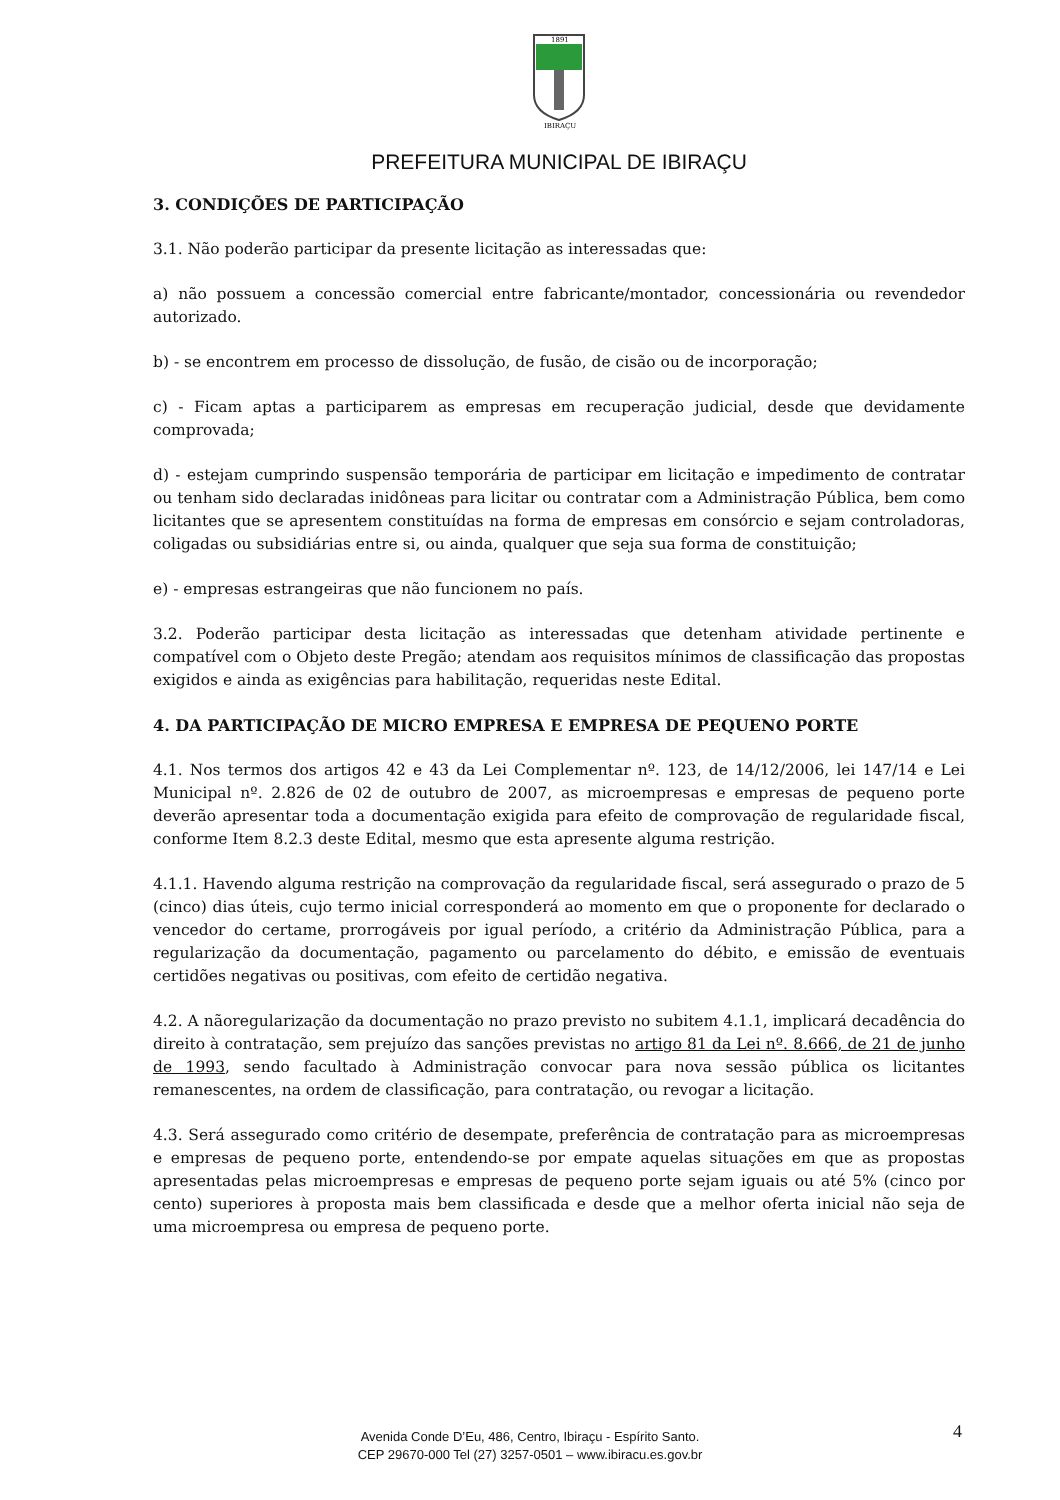1891
IBIRAÇU
PREFEITURA MUNICIPAL DE IBIRAÇU
3. CONDIÇÕES DE PARTICIPAÇÃO
3.1. Não poderão participar da presente licitação as interessadas que:
a) não possuem a concessão comercial entre fabricante/montador, concessionária ou revendedor autorizado.
b) - se encontrem em processo de dissolução, de fusão, de cisão ou de incorporação;
c) - Ficam aptas a participarem as empresas em recuperação judicial, desde que devidamente comprovada;
d) - estejam cumprindo suspensão temporária de participar em licitação e impedimento de contratar ou tenham sido declaradas inidôneas para licitar ou contratar com a Administração Pública, bem como licitantes que se apresentem constituídas na forma de empresas em consórcio e sejam controladoras, coligadas ou subsidiárias entre si, ou ainda, qualquer que seja sua forma de constituição;
e) - empresas estrangeiras que não funcionem no país.
3.2. Poderão participar desta licitação as interessadas que detenham atividade pertinente e compatível com o Objeto deste Pregão; atendam aos requisitos mínimos de classificação das propostas exigidos e ainda as exigências para habilitação, requeridas neste Edital.
4. DA PARTICIPAÇÃO DE MICRO EMPRESA E EMPRESA DE PEQUENO PORTE
4.1. Nos termos dos artigos 42 e 43 da Lei Complementar nº. 123, de 14/12/2006, lei 147/14 e Lei Municipal nº. 2.826 de 02 de outubro de 2007, as microempresas e empresas de pequeno porte deverão apresentar toda a documentação exigida para efeito de comprovação de regularidade fiscal, conforme Item 8.2.3 deste Edital, mesmo que esta apresente alguma restrição.
4.1.1. Havendo alguma restrição na comprovação da regularidade fiscal, será assegurado o prazo de 5 (cinco) dias úteis, cujo termo inicial corresponderá ao momento em que o proponente for declarado o vencedor do certame, prorrogáveis por igual período, a critério da Administração Pública, para a regularização da documentação, pagamento ou parcelamento do débito, e emissão de eventuais certidões negativas ou positivas, com efeito de certidão negativa.
4.2. A nãoregularização da documentação no prazo previsto no subitem 4.1.1, implicará decadência do direito à contratação, sem prejuízo das sanções previstas no artigo 81 da Lei nº. 8.666, de 21 de junho de 1993, sendo facultado à Administração convocar para nova sessão pública os licitantes remanescentes, na ordem de classificação, para contratação, ou revogar a licitação.
4.3. Será assegurado como critério de desempate, preferência de contratação para as microempresas e empresas de pequeno porte, entendendo-se por empate aquelas situações em que as propostas apresentadas pelas microempresas e empresas de pequeno porte sejam iguais ou até 5% (cinco por cento) superiores à proposta mais bem classificada e desde que a melhor oferta inicial não seja de uma microempresa ou empresa de pequeno porte.
4
Avenida Conde D’Eu, 486, Centro, Ibiraçu - Espírito Santo.
CEP 29670-000 Tel (27) 3257-0501 – www.ibiracu.es.gov.br